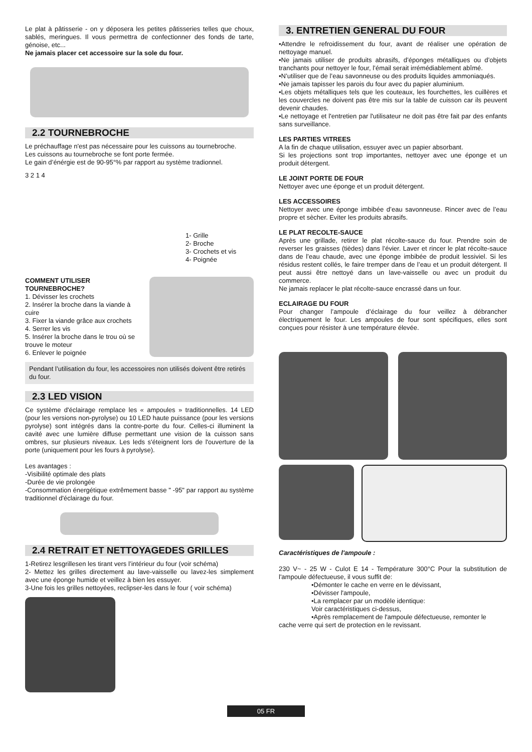Le plat à pâtisserie - on y déposera les petites pâtisseries telles que choux, sablés, meringues. Il vous permettra de confectionner des fonds de tarte, génoise, etc...
Ne jamais placer cet accessoire sur la sole du four.
2.2 TOURNEBROCHE
Le préchauffage n'est pas nécessaire pour les cuissons au tournebroche.
Les cuissons au tournebroche se font porte fermée.
Le gain d’énérgie est de 90-95°% par rapport au système tradionnel.
3 2 1 4
1- Grille
2- Broche
3- Crochets et vis
4- Poignée
COMMENT UTILISER TOURNEBROCHE?
1. Dévisser les crochets
2. Insérer la broche dans la viande à cuire
3. Fixer la viande grâce aux crochets
4. Serrer les vis
5. Insérer la broche dans le trou où se trouve le moteur
6. Enlever le poignée
Pendant l’utilisation du four, les accessoires non utilisés doivent être retirés du four.
2.3 LED VISION
Ce système d'éclairage remplace les « ampoules » traditionnelles. 14 LED (pour les versions non-pyrolyse) ou 10 LED haute puissance (pour les versions pyrolyse) sont intégrés dans la contre-porte du four. Celles-ci illuminent la cavité avec une lumière diffuse permettant une vision de la cuisson sans ombres, sur plusieurs niveaux. Les leds s'éteignent lors de l'ouverture de la porte (uniquement pour les fours à pyrolyse).
Les avantages :
-Visibilité optimale des plats
-Durée de vie prolongée
-Consommation énergétique extrêmement basse " -95" par rapport au système traditionnel d'éclairage du four.
2.4 RETRAIT ET NETTOYAGEDES GRILLES
1-Retirez lesgrillesen les tirant vers l’intérieur du four (voir schéma)
2- Mettez les grilles directement au lave-vaisselle ou lavez-les simplement avec une éponge humide et veillez à bien les essuyer.
3-Une fois les grilles nettoyées, reclipser-les dans le four ( voir schéma)
3. ENTRETIEN GENERAL DU FOUR
•Attendre le refroidissement du four, avant de réaliser une opération de nettoyage manuel.
•Ne jamais utiliser de produits abrasifs, d’éponges métalliques ou d’objets tranchants pour nettoyer le four, l’émail serait irrémédiablement abîmé.
•N’utiliser que de l’eau savonneuse ou des produits liquides ammoniaqués.
•Ne jamais tapisser les parois du four avec du papier aluminium.
•Les objets métalliques tels que les couteaux, les fourchettes, les cuillères et les couvercles ne doivent pas être mis sur la table de cuisson car ils peuvent devenir chaudes.
•Le nettoyage et l'entretien par l'utilisateur ne doit pas être fait par des enfants sans surveillance.
LES PARTIES VITREES
A la fin de chaque utilisation, essuyer avec un papier absorbant.
Si les projections sont trop importantes, nettoyer avec une éponge et un produit détergent.
LE JOINT PORTE DE FOUR
Nettoyer avec une éponge et un produit détergent.
LES ACCESSOIRES
Nettoyer avec une éponge imbibée d’eau savonneuse. Rincer avec de l’eau propre et sècher. Eviter les produits abrasifs.
LE PLAT RECOLTE-SAUCE
Après une grillade, retirer le plat récolte-sauce du four. Prendre soin de reverser les graisses (tièdes) dans l’évier. Laver et rincer le plat récolte-sauce dans de l’eau chaude, avec une éponge imbibée de produit lessiviel. Si les résidus restent collés, le faire tremper dans de l’eau et un produit détergent. Il peut aussi être nettoyé dans un lave-vaisselle ou avec un produit du commerce.
Ne jamais replacer le plat récolte-sauce encrassé dans un four.
ECLAIRAGE DU FOUR
Pour changer l’ampoule d’éclairage du four veillez à débrancher électriquement le four. Les ampoules de four sont spécifiques, elles sont conçues pour résister à une température élevée.
Caractéristiques de l'ampoule :
230 V~ - 25 W - Culot E 14 - Température 300°C Pour la substitution de l'ampoule défectueuse, il vous suffit de:
•Démonter le cache en verre en le dévissant,
•Dévisser l'ampoule,
•La remplacer par un modèle identique:
Voir caractéristiques ci-dessus,
•Après remplacement de l'ampoule défectueuse, remonter le
cache verre qui sert de protection en le revissant.
05 FR